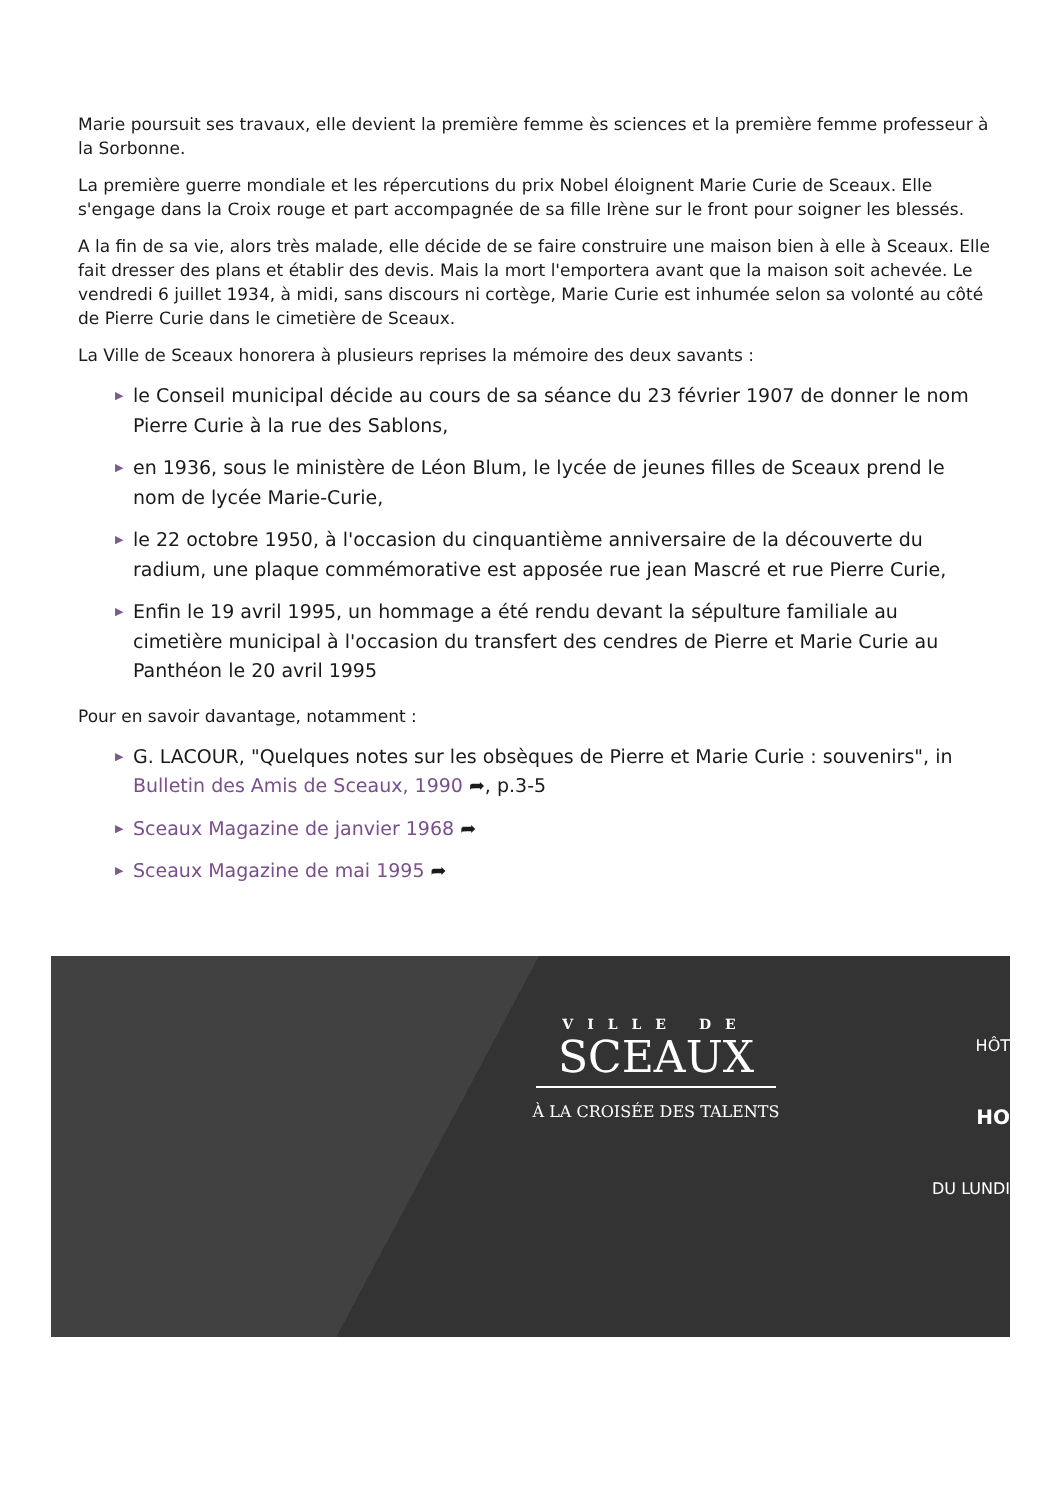Marie poursuit ses travaux, elle devient la première femme ès sciences et la première femme professeur à la Sorbonne.
La première guerre mondiale et les répercutions du prix Nobel éloignent Marie Curie de Sceaux. Elle s'engage dans la Croix rouge et part accompagnée de sa fille Irène sur le front pour soigner les blessés.
A la fin de sa vie, alors très malade, elle décide de se faire construire une maison bien à elle à Sceaux. Elle fait dresser des plans et établir des devis. Mais la mort l'emportera avant que la maison soit achevée. Le vendredi 6 juillet 1934, à midi, sans discours ni cortège, Marie Curie est inhumée selon sa volonté au côté de Pierre Curie dans le cimetière de Sceaux.
La Ville de Sceaux honorera à plusieurs reprises la mémoire des deux savants :
▶ le Conseil municipal décide au cours de sa séance du 23 février 1907 de donner le nom Pierre Curie à la rue des Sablons,
▶ en 1936, sous le ministère de Léon Blum, le lycée de jeunes filles de Sceaux prend le nom de lycée Marie-Curie,
▶ le 22 octobre 1950, à l'occasion du cinquantième anniversaire de la découverte du radium, une plaque commémorative est apposée rue jean Mascré et rue Pierre Curie,
▶ Enfin le 19 avril 1995, un hommage a été rendu devant la sépulture familiale au cimetière municipal à l'occasion du transfert des cendres de Pierre et Marie Curie au Panthéon le 20 avril 1995
Pour en savoir davantage, notamment :
▶ G. LACOUR, "Quelques notes sur les obsèques de Pierre et Marie Curie : souvenirs", in Bulletin des Amis de Sceaux, 1990 ➦, p.3-5
▶ Sceaux Magazine de janvier 1968 ➦
▶ Sceaux Magazine de mai 1995 ➦
VILLE DE
SCEAUX
À LA CROISÉE DES TALENTS
HÔT
HO
DU LUNDI